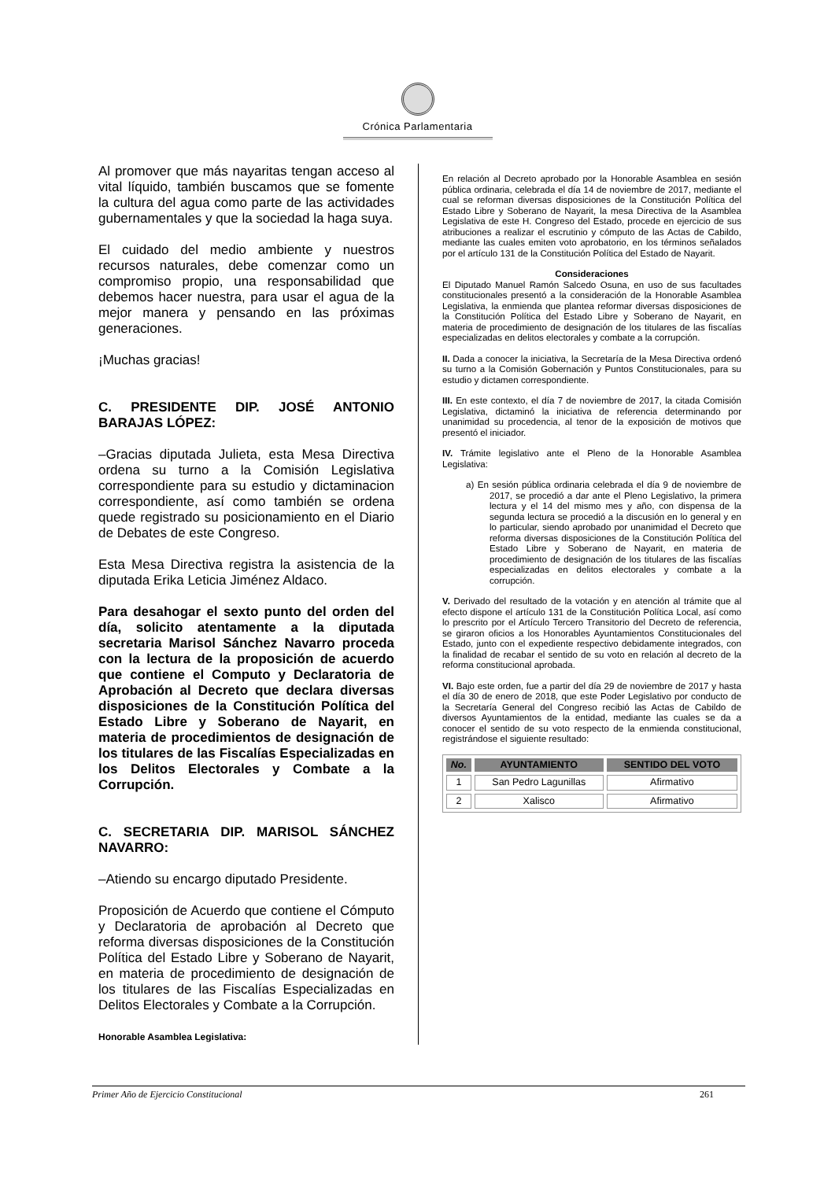Crónica Parlamentaria
Al promover que más nayaritas tengan acceso al vital líquido, también buscamos que se fomente la cultura del agua como parte de las actividades gubernamentales y que la sociedad la haga suya.
El cuidado del medio ambiente y nuestros recursos naturales, debe comenzar como un compromiso propio, una responsabilidad que debemos hacer nuestra, para usar el agua de la mejor manera y pensando en las próximas generaciones.
¡Muchas gracias!
C. PRESIDENTE DIP. JOSÉ ANTONIO BARAJAS LÓPEZ:
–Gracias diputada Julieta, esta Mesa Directiva ordena su turno a la Comisión Legislativa correspondiente para su estudio y dictaminacion correspondiente, así como también se ordena quede registrado su posicionamiento en el Diario de Debates de este Congreso.
Esta Mesa Directiva registra la asistencia de la diputada Erika Leticia Jiménez Aldaco.
Para desahogar el sexto punto del orden del día, solicito atentamente a la diputada secretaria Marisol Sánchez Navarro proceda con la lectura de la proposición de acuerdo que contiene el Computo y Declaratoria de Aprobación al Decreto que declara diversas disposiciones de la Constitución Política del Estado Libre y Soberano de Nayarit, en materia de procedimientos de designación de los titulares de las Fiscalías Especializadas en los Delitos Electorales y Combate a la Corrupción.
C. SECRETARIA DIP. MARISOL SÁNCHEZ NAVARRO:
–Atiendo su encargo diputado Presidente.
Proposición de Acuerdo que contiene el Cómputo y Declaratoria de aprobación al Decreto que reforma diversas disposiciones de la Constitución Política del Estado Libre y Soberano de Nayarit, en materia de procedimiento de designación de los titulares de las Fiscalías Especializadas en Delitos Electorales y Combate a la Corrupción.
Honorable Asamblea Legislativa:
En relación al Decreto aprobado por la Honorable Asamblea en sesión pública ordinaria, celebrada el día 14 de noviembre de 2017, mediante el cual se reforman diversas disposiciones de la Constitución Política del Estado Libre y Soberano de Nayarit, la mesa Directiva de la Asamblea Legislativa de este H. Congreso del Estado, procede en ejercicio de sus atribuciones a realizar el escrutinio y cómputo de las Actas de Cabildo, mediante las cuales emiten voto aprobatorio, en los términos señalados por el artículo 131 de la Constitución Política del Estado de Nayarit.
Consideraciones
El Diputado Manuel Ramón Salcedo Osuna, en uso de sus facultades constitucionales presentó a la consideración de la Honorable Asamblea Legislativa, la enmienda que plantea reformar diversas disposiciones de la Constitución Política del Estado Libre y Soberano de Nayarit, en materia de procedimiento de designación de los titulares de las fiscalías especializadas en delitos electorales y combate a la corrupción.
II. Dada a conocer la iniciativa, la Secretaría de la Mesa Directiva ordenó su turno a la Comisión Gobernación y Puntos Constitucionales, para su estudio y dictamen correspondiente.
III. En este contexto, el día 7 de noviembre de 2017, la citada Comisión Legislativa, dictaminó la iniciativa de referencia determinando por unanimidad su procedencia, al tenor de la exposición de motivos que presentó el iniciador.
IV. Trámite legislativo ante el Pleno de la Honorable Asamblea Legislativa:
a) En sesión pública ordinaria celebrada el día 9 de noviembre de 2017, se procedió a dar ante el Pleno Legislativo, la primera lectura y el 14 del mismo mes y año, con dispensa de la segunda lectura se procedió a la discusión en lo general y en lo particular, siendo aprobado por unanimidad el Decreto que reforma diversas disposiciones de la Constitución Política del Estado Libre y Soberano de Nayarit, en materia de procedimiento de designación de los titulares de las fiscalías especializadas en delitos electorales y combate a la corrupción.
V. Derivado del resultado de la votación y en atención al trámite que al efecto dispone el artículo 131 de la Constitución Política Local, así como lo prescrito por el Artículo Tercero Transitorio del Decreto de referencia, se giraron oficios a los Honorables Ayuntamientos Constitucionales del Estado, junto con el expediente respectivo debidamente integrados, con la finalidad de recabar el sentido de su voto en relación al decreto de la reforma constitucional aprobada.
VI. Bajo este orden, fue a partir del día 29 de noviembre de 2017 y hasta el día 30 de enero de 2018, que este Poder Legislativo por conducto de la Secretaría General del Congreso recibió las Actas de Cabildo de diversos Ayuntamientos de la entidad, mediante las cuales se da a conocer el sentido de su voto respecto de la enmienda constitucional, registrándose el siguiente resultado:
| No. | AYUNTAMIENTO | SENTIDO DEL VOTO |
| --- | --- | --- |
| 1 | San Pedro Lagunillas | Afirmativo |
| 2 | Xalisco | Afirmativo |
Primer Año de Ejercicio Constitucional 261